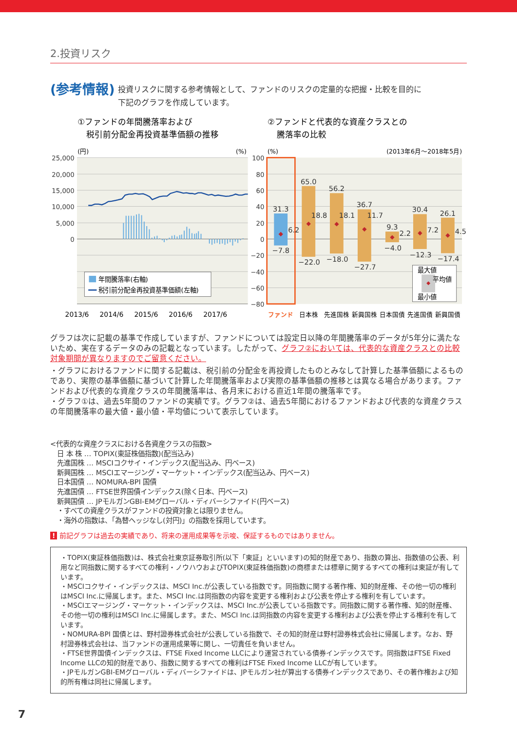2.投資リスク
(参考情報)
投資リスクに関する参考情報として、ファンドのリスクの定量的な把握・比較を目的に
下記のグラフを作成しています。
①ファンドの年間騰落率および
税引前分配金再投資基準価額の推移
②ファンドと代表的な資産クラスとの
騰落率の比較
25,000
20,000
15,000
10,000
5,000
0
100
80
60
40
20
0
−20
−40
−60
−80
(円)
(%)
(%)
(2013年6月〜2018年5月)
年間騰落率(右軸)
税引前分配金再投資基準価額(左軸)
2013/6
2014/6
2015/6
2016/6
2017/6
31.3
6.2
−7.8
65.0
18.8
−22.0
56.2
18.1
−18.0
36.7
11.7
−27.7
9.3
2.2
−4.0
30.4
7.2
−12.3
26.1
4.5
−17.4
最大値
平均値
最小値
ファンド
日本株
先進国株
新興国株
日本国債
先進国債
新興国債
グラフは次に記載の基準で作成していますが、ファンドについては設定日以降の年間騰落率のデータが5年分に満たないため、実在するデータのみの記載となっています。したがって、グラフ②においては、代表的な資産クラスとの比較対象期間が異なりますのでご留意ください。
・グラフにおけるファンドに関する記載は、税引前の分配金を再投資したものとみなして計算した基準価額によるものであり、実際の基準価額に基づいて計算した年間騰落率および実際の基準価額の推移とは異なる場合があります。ファンドおよび代表的な資産クラスの年間騰落率は、各月末における直近1年間の騰落率です。
・グラフ①は、過去5年間のファンドの実績です。グラフ②は、過去5年間におけるファンドおよび代表的な資産クラスの年間騰落率の最大値・最小値・平均値について表示しています。
<代表的な資産クラスにおける各資産クラスの指数>
　日 本 株 … TOPIX(東証株価指数)(配当込み)
　先進国株 … MSCIコクサイ・インデックス(配当込み、円ベース)
　新興国株 … MSCIエマージング・マーケット・インデックス(配当込み、円ベース)
　日本国債 … NOMURA-BPI 国債
　先進国債 … FTSE世界国債インデックス(除く日本、円ベース)
　新興国債 … JPモルガンGBI-EMグローバル・ディバーシファイド(円ベース)
　・すべての資産クラスがファンドの投資対象とは限りません。
　・海外の指数は、「為替ヘッジなし(対円)」の指数を採用しています。
! 前記グラフは過去の実績であり、将来の運用成果等を示唆、保証するものではありません。
・TOPIX(東証株価指数)は、株式会社東京証券取引所(以下「東証」といいます)の知的財産であり、指数の算出、指数値の公表、利用など同指数に関するすべての権利・ノウハウおよびTOPIX(東証株価指数)の商標または標章に関するすべての権利は東証が有しています。
・MSCIコクサイ・インデックスは、MSCI Inc.が公表している指数です。同指数に関する著作権、知的財産権、その他一切の権利はMSCI Inc.に帰属します。また、MSCI Inc.は同指数の内容を変更する権利および公表を停止する権利を有しています。
・MSCIエマージング・マーケット・インデックスは、MSCI Inc.が公表している指数です。同指数に関する著作権、知的財産権、その他一切の権利はMSCI Inc.に帰属します。また、MSCI Inc.は同指数の内容を変更する権利および公表を停止する権利を有しています。
・NOMURA-BPI 国債とは、野村證券株式会社が公表している指数で、その知的財産は野村證券株式会社に帰属します。なお、野村證券株式会社は、当ファンドの運用成果等に関し、一切責任を負いません。
・FTSE世界国債インデックスは、FTSE Fixed Income LLCにより運営されている債券インデックスです。同指数はFTSE Fixed Income LLCの知的財産であり、指数に関するすべての権利はFTSE Fixed Income LLCが有しています。
・JPモルガンGBI-EMグローバル・ディバーシファイドは、JPモルガン社が算出する債券インデックスであり、その著作権および知的所有権は同社に帰属します。
7